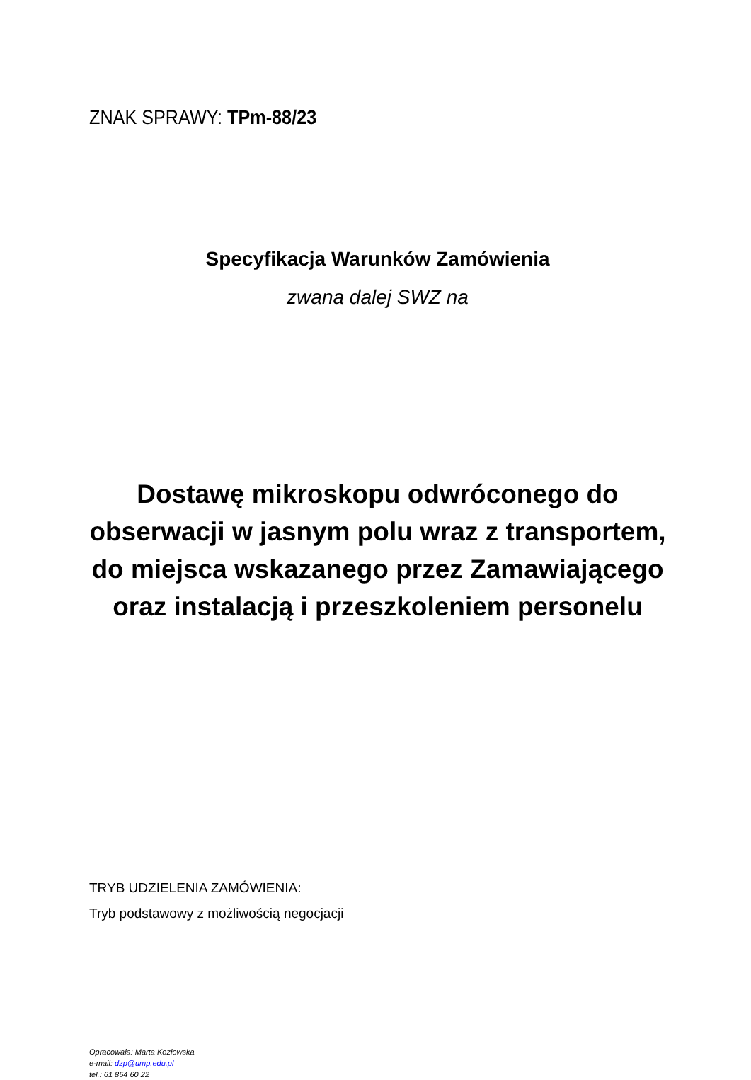ZNAK SPRAWY: TPm-88/23
Specyfikacja Warunków Zamówienia
zwana dalej SWZ na
Dostawę mikroskopu odwróconego do
obserwacji w jasnym polu wraz z transportem,
do miejsca wskazanego przez Zamawiającego
oraz instalacją i przeszkoleniem personelu
TRYB UDZIELENIA ZAMÓWIENIA:
Tryb podstawowy z możliwością negocjacji
Opracowała: Marta Kozłowska
e-mail: dzp@ump.edu.pl
tel.: 61 854 60 22